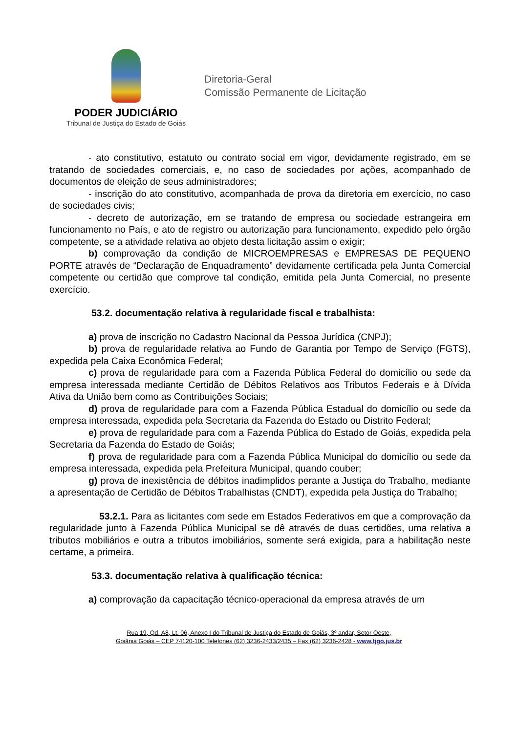PODER JUDICIÁRIO
Tribunal de Justiça do Estado de Goiás
Diretoria-Geral
Comissão Permanente de Licitação
- ato constitutivo, estatuto ou contrato social em vigor, devidamente registrado, em se tratando de sociedades comerciais, e, no caso de sociedades por ações, acompanhado de documentos de eleição de seus administradores;
- inscrição do ato constitutivo, acompanhada de prova da diretoria em exercício, no caso de sociedades civis;
- decreto de autorização, em se tratando de empresa ou sociedade estrangeira em funcionamento no País, e ato de registro ou autorização para funcionamento, expedido pelo órgão competente, se a atividade relativa ao objeto desta licitação assim o exigir;
b) comprovação da condição de MICROEMPRESAS e EMPRESAS DE PEQUENO PORTE através de “Declaração de Enquadramento” devidamente certificada pela Junta Comercial competente ou certidão que comprove tal condição, emitida pela Junta Comercial, no presente exercício.
53.2. documentação relativa à regularidade fiscal e trabalhista:
a) prova de inscrição no Cadastro Nacional da Pessoa Jurídica (CNPJ);
b) prova de regularidade relativa ao Fundo de Garantia por Tempo de Serviço (FGTS), expedida pela Caixa Econômica Federal;
c) prova de regularidade para com a Fazenda Pública Federal do domicílio ou sede da empresa interessada mediante Certidão de Débitos Relativos aos Tributos Federais e à Dívida Ativa da União bem como as Contribuições Sociais;
d) prova de regularidade para com a Fazenda Pública Estadual do domicílio ou sede da empresa interessada, expedida pela Secretaria da Fazenda do Estado ou Distrito Federal;
e) prova de regularidade para com a Fazenda Pública do Estado de Goiás, expedida pela Secretaria da Fazenda do Estado de Goiás;
f) prova de regularidade para com a Fazenda Pública Municipal do domicílio ou sede da empresa interessada, expedida pela Prefeitura Municipal, quando couber;
g) prova de inexistência de débitos inadimplidos perante a Justiça do Trabalho, mediante a apresentação de Certidão de Débitos Trabalhistas (CNDT), expedida pela Justiça do Trabalho;
53.2.1. Para as licitantes com sede em Estados Federativos em que a comprovação da regularidade junto à Fazenda Pública Municipal se dê através de duas certidões, uma relativa a tributos mobiliários e outra a tributos imobiliários, somente será exigida, para a habilitação neste certame, a primeira.
53.3. documentação relativa à qualificação técnica:
a) comprovação da capacitação técnico-operacional da empresa através de um
Rua 19, Qd. A8, Lt. 06, Anexo I do Tribunal de Justiça do Estado de Goiás, 3º andar, Setor Oeste,
Goiânia Goiás – CEP 74120-100 Telefones (62) 3236-2433/2435 – Fax (62) 3236-2428 - www.tjgo.jus.br